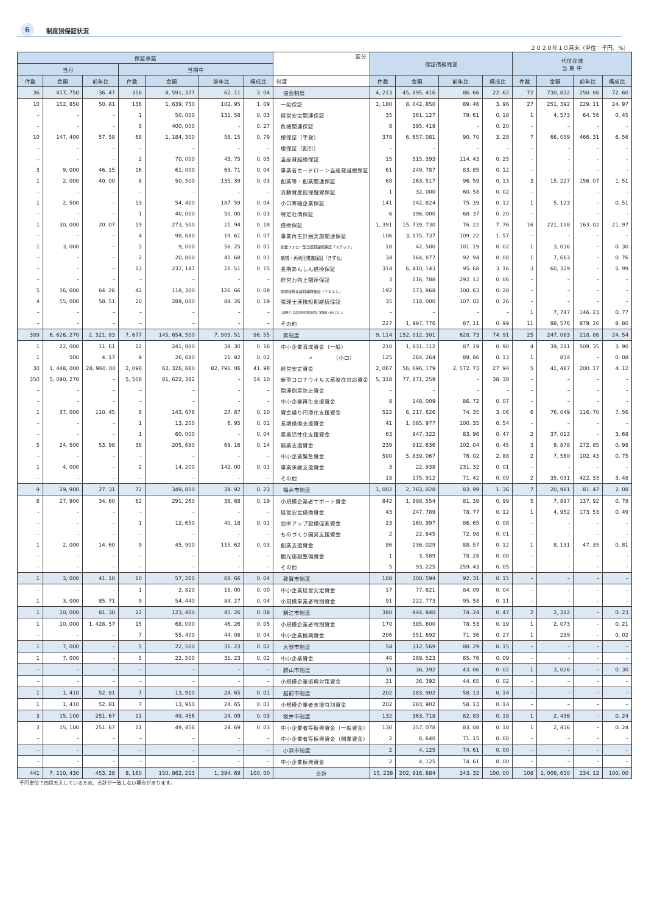6 制度別保証状況
２０２０年１０月末（単位：千円、%）
| 保証承諾 | | | | | | | 区分 | 保証債務残高 | | | | 代位弁済 当 期 中 | | | |
| --- | --- | --- | --- | --- | --- | --- | --- | --- | --- | --- | --- | --- | --- | --- | --- |
| 当月 | | | 当期中 | | | | | | | | | | | | |
| 件数 | 金額 | 前年比 | 件数 | 金額 | 前年比 | 構成比 | 制度 | 件数 | 金額 | 前年比 | 構成比 | 件数 | 金額 | 前年比 | 構成比 |
| 36 | 417, 750 | 36. 47 | 356 | 4, 591, 377 | 62. 11 | 3. 04 | 協会制度 | 4, 213 | 45, 895, 416 | 86. 66 | 22. 62 | 72 | 730, 832 | 250. 86 | 72. 60 |
| 10 | 152, 850 | 50. 81 | 136 | 1, 639, 750 | 102. 95 | 1. 09 | 一般保証 | 1, 180 | 8, 042, 850 | 89. 46 | 3. 96 | 27 | 251, 392 | 229. 11 | 24. 97 |
| – | – | – | 1 | 50, 000 | 131. 58 | 0. 03 | 経営安定関連保証 | 35 | 361, 127 | 79. 61 | 0. 18 | 1 | 4, 573 | 64. 56 | 0. 45 |
| – | – | – | 8 | 400, 000 | – | 0. 27 | 危機関連保証 | 8 | 395, 419 | – | 0. 20 | – | – | – | – |
| 10 | 147, 400 | 57. 58 | 68 | 1, 184, 300 | 58. 15 | 0. 79 | 根保証（手貸） | 378 | 6, 657, 081 | 90. 70 | 3. 28 | 7 | 66, 059 | 466. 31 | 6. 56 |
| – | – | – | – | – | – | – | 根保証（割引） | – | – | – | – | – | – | – | – |
| – | – | – | 2 | 70, 000 | 43. 75 | 0. 05 | 当座貸越根保証 | 15 | 515, 393 | 114. 43 | 0. 25 | – | – | – | – |
| 3 | 9, 000 | 46. 15 | 16 | 61, 000 | 69. 71 | 0. 04 | 事業者カードローン当座貸越根保証 | 61 | 249, 787 | 83. 85 | 0. 12 | – | – | – | – |
| 1 | 2, 000 | 40. 00 | 8 | 50, 500 | 135. 39 | 0. 03 | 創業等・創業関連保証 | 68 | 263, 517 | 96. 59 | 0. 13 | 3 | 15, 227 | 156. 07 | 1. 51 |
| – | – | – | – | – | – | – | 流動資産担保融資保証 | 1 | 32, 000 | 60. 58 | 0. 02 | – | – | – | – |
| 1 | 2, 500 | – | 13 | 54, 400 | 187. 59 | 0. 04 | 小口零細企業保証 | 141 | 242, 824 | 75. 39 | 0. 12 | 1 | 5, 123 | – | 0. 51 |
| – | – | – | 1 | 40, 000 | 50. 00 | 0. 03 | 特定社債保証 | 6 | 396, 000 | 68. 37 | 0. 20 | – | – | – | – |
| 1 | 30, 000 | 20. 07 | 19 | 273, 500 | 21. 94 | 0. 18 | 借換保証 | 1, 391 | 15, 739, 730 | 76. 22 | 7. 76 | 16 | 221, 108 | 163. 02 | 21. 97 |
| – | – | – | 4 | 98, 680 | 19. 61 | 0. 07 | 事業再生計画実施関連保証 | 106 | 3, 175, 737 | 109. 22 | 1. 57 | – | – | – | – |
| 1 | 3, 000 | – | 3 | 9, 000 | 56. 25 | 0. 01 | 創業フォロー型当座貸越根保証「ステップ」 | 18 | 42, 500 | 101. 19 | 0. 02 | 1 | 3, 036 | – | 0. 30 |
| – | – | – | 2 | 20, 800 | 41. 68 | 0. 01 | 新規・再利用推進保証「きずな」 | 34 | 164, 877 | 92. 94 | 0. 08 | 1 | 7, 663 | – | 0. 76 |
| – | – | – | 13 | 232, 147 | 21. 51 | 0. 15 | 長期あんしん借換保証 | 314 | 6, 410, 143 | 95. 68 | 3. 16 | 3 | 60, 329 | – | 5. 99 |
| – | – | – | – | – | – | – | 経営力向上関連保証 | 3 | 116, 788 | 292. 12 | 0. 06 | – | – | – | – |
| 5 | 16, 000 | 64. 26 | 42 | 118, 300 | 126. 66 | 0. 08 | 地域連携当座貸越根保証「ＹＥＬＬ」 | 192 | 573, 868 | 100. 63 | 0. 28 | – | – | – | – |
| 4 | 55, 000 | 58. 51 | 20 | 289, 000 | 84. 26 | 0. 19 | 税理士連携短期継続保証 | 35 | 518, 000 | 107. 02 | 0. 26 | – | – | – | – |
| – | – | – | – | – | – | – | 中部圏１１協会共同地方創生保証「昇龍道・おもてなし」 | – | – | – | – | 1 | 7, 747 | 146. 23 | 0. 77 |
| – | – | – | – | – | – | – | その他 | 227 | 1, 997, 776 | 87. 11 | 0. 99 | 11 | 88, 576 | 879. 26 | 8. 80 |
| 389 | 6, 626, 270 | 2, 321. 83 | 7, 677 | 145, 654, 500 | 7, 905. 51 | 96. 55 | 県制度 | 9, 114 | 152, 012, 301 | 628. 73 | 74. 91 | 25 | 247, 063 | 218. 86 | 24. 54 |
| 1 | 22, 000 | 11. 61 | 12 | 241, 800 | 38. 30 | 0. 16 | 中小企業育成資金（一般） | 210 | 1, 831, 112 | 87. 19 | 0. 90 | 4 | 39, 211 | 509. 35 | 3. 90 |
| 1 | 500 | 4. 17 | 9 | 26, 680 | 21. 92 | 0. 02 | 〃 （小口） | 125 | 264, 264 | 89. 86 | 0. 13 | 1 | 834 | – | 0. 08 |
| 30 | 1, 448, 000 | 28, 960. 00 | 2, 098 | 63, 326, 880 | 82, 791. 06 | 41. 98 | 経営安定資金 | 2, 067 | 56, 696, 179 | 2, 572. 73 | 27. 94 | 5 | 41, 487 | 200. 17 | 4. 12 |
| 350 | 5, 090, 270 | – | 5, 508 | 81, 622, 382 | – | 54. 10 | 新型コロナウイルス感染症対応資金 | 5, 318 | 77, 871, 259 | – | 38. 38 | – | – | – | – |
| – | – | – | – | – | – | – | 関連倒産防止資金 | – | – | – | – | – | – | – | – |
| – | – | – | – | – | – | – | 中小企業再生支援資金 | 8 | 148, 009 | 86. 72 | 0. 07 | – | – | – | – |
| 1 | 37, 000 | 110. 45 | 8 | 143, 678 | 27. 87 | 0. 10 | 資金繰り円滑化支援資金 | 522 | 6, 217, 626 | 74. 35 | 3. 06 | 6 | 76, 049 | 116. 70 | 7. 56 |
| – | – | – | 1 | 13, 200 | 6. 95 | 0. 01 | 長期借換支援資金 | 41 | 1, 085, 977 | 100. 35 | 0. 54 | – | – | – | – |
| – | – | – | 1 | 60, 000 | – | 0. 04 | 産業活性化支援資金 | 63 | 947, 322 | 83. 96 | 0. 47 | 2 | 37, 013 | – | 3. 68 |
| 5 | 24, 500 | 53. 98 | 38 | 205, 680 | 69. 16 | 0. 14 | 開業支援資金 | 239 | 912, 636 | 102. 04 | 0. 45 | 3 | 9, 878 | 272. 85 | 0. 98 |
| – | – | – | – | – | – | – | 中小企業緊急資金 | 500 | 5, 839, 067 | 76. 02 | 2. 88 | 2 | 7, 560 | 102. 43 | 0. 75 |
| 1 | 4, 000 | – | 2 | 14, 200 | 142. 00 | 0. 01 | 事業承継支援資金 | 3 | 22, 938 | 231. 32 | 0. 01 | – | – | – | – |
| – | – | – | – | – | – | – | その他 | 18 | 175, 912 | 71. 42 | 0. 09 | 2 | 35, 031 | 422. 33 | 3. 48 |
| 9 | 29, 900 | 27. 31 | 72 | 349, 810 | 39. 92 | 0. 23 | 福井市制度 | 1, 002 | 2, 763, 028 | 83. 99 | 1. 36 | 7 | 20, 981 | 81. 47 | 2. 08 |
| 8 | 27, 900 | 34. 60 | 62 | 291, 260 | 38. 68 | 0. 19 | 小規模企業者サポート資金 | 842 | 1, 998, 554 | 81. 39 | 0. 99 | 5 | 7, 897 | 137. 92 | 0. 78 |
| – | – | – | – | – | – | – | 経営安定借換資金 | 43 | 247, 789 | 78. 77 | 0. 12 | 1 | 4, 952 | 173. 53 | 0. 49 |
| – | – | – | 1 | 12, 650 | 40. 18 | 0. 01 | 効率アップ設備促進資金 | 23 | 160, 997 | 86. 65 | 0. 08 | – | – | – | – |
| – | – | – | – | – | – | – | ものづくり開発支援資金 | 2 | 22, 845 | 72. 98 | 0. 01 | – | – | – | – |
| 1 | 2, 000 | 14. 60 | 9 | 45, 900 | 115. 62 | 0. 03 | 創業支援資金 | 86 | 236, 029 | 88. 57 | 0. 12 | 1 | 8, 131 | 47. 35 | 0. 81 |
| – | – | – | – | – | – | – | 観光施設整備資金 | 1 | 3, 589 | 78. 28 | 0. 00 | – | – | – | – |
| – | – | – | – | – | – | – | その他 | 5 | 93, 225 | 259. 43 | 0. 05 | – | – | – | – |
| 1 | 3, 000 | 41. 10 | 10 | 57, 260 | 68. 66 | 0. 04 | 敦賀市制度 | 108 | 300, 594 | 92. 31 | 0. 15 | – | – | – | – |
| – | – | – | 1 | 2, 820 | 15. 00 | 0. 00 | 中小企業経営安定資金 | 17 | 77, 821 | 84. 09 | 0. 04 | – | – | – | – |
| 1 | 3, 000 | 85. 71 | 9 | 54, 440 | 84. 27 | 0. 04 | 小規模事業者特別資金 | 91 | 222, 773 | 95. 58 | 0. 11 | – | – | – | – |
| 1 | 10, 000 | 81. 30 | 22 | 123, 400 | 45. 26 | 0. 08 | 鯖江市制度 | 380 | 944, 840 | 74. 24 | 0. 47 | 2 | 2, 312 | – | 0. 23 |
| 1 | 10, 000 | 1, 428. 57 | 15 | 68, 000 | 46. 26 | 0. 05 | 小規模企業者特別資金 | 170 | 385, 600 | 78. 53 | 0. 19 | 1 | 2, 073 | – | 0. 21 |
| – | – | – | 7 | 55, 400 | 44. 08 | 0. 04 | 中小企業振興資金 | 206 | 551, 692 | 71. 36 | 0. 27 | 1 | 239 | – | 0. 02 |
| 1 | 7, 000 | – | 5 | 22, 500 | 31. 23 | 0. 02 | 大野市制度 | 54 | 312, 569 | 88. 29 | 0. 15 | – | – | – | – |
| 1 | 7, 000 | – | 5 | 22, 500 | 31. 23 | 0. 02 | 中小企業資金 | 40 | 189, 523 | 85. 76 | 0. 09 | – | – | – | – |
| – | – | – | – | – | – | – | 勝山市制度 | 31 | 36, 392 | 43. 06 | 0. 02 | 1 | 3, 026 | – | 0. 30 |
| – | – | – | – | – | – | – | 小規模企業振興対策資金 | 31 | 36, 392 | 44. 65 | 0. 02 | – | – | – | – |
| 1 | 1, 410 | 52. 81 | 7 | 13, 910 | 24. 65 | 0. 01 | 越前市制度 | 202 | 283, 902 | 58. 13 | 0. 14 | – | – | – | – |
| 1 | 1, 410 | 52. 81 | 7 | 13, 910 | 24. 65 | 0. 01 | 小規模企業者支援特別資金 | 202 | 283, 902 | 58. 13 | 0. 14 | – | – | – | – |
| 3 | 15, 100 | 251. 67 | 11 | 49, 456 | 24. 09 | 0. 03 | 坂井市制度 | 132 | 363, 718 | 82. 83 | 0. 18 | 1 | 2, 436 | – | 0. 24 |
| 3 | 15, 100 | 251. 67 | 11 | 49, 456 | 24. 69 | 0. 03 | 中小企業者等振興資金（一般資金） | 130 | 357, 078 | 83. 08 | 0. 18 | 1 | 2, 436 | – | 0. 24 |
| – | – | – | – | – | – | – | 中小企業者等振興資金（開業資金） | 2 | 6, 640 | 71. 15 | 0. 00 | – | – | – | – |
| – | – | – | – | – | – | – | 小浜市制度 | 2 | 4, 125 | 74. 61 | 0. 00 | – | – | – | – |
| – | – | – | – | – | – | – | 中小企業振興資金 | 2 | 4, 125 | 74. 61 | 0. 00 | – | – | – | – |
| 441 | 7, 110, 430 | 453. 28 | 8, 160 | 150, 862, 213 | 1, 394. 69 | 100. 00 | 合計 | 15, 238 | 202, 916, 884 | 243. 32 | 100. 00 | 108 | 1, 006, 650 | 234. 12 | 100. 00 |
千円単位で四捨五入しているため、合計が一致しない場合があります。